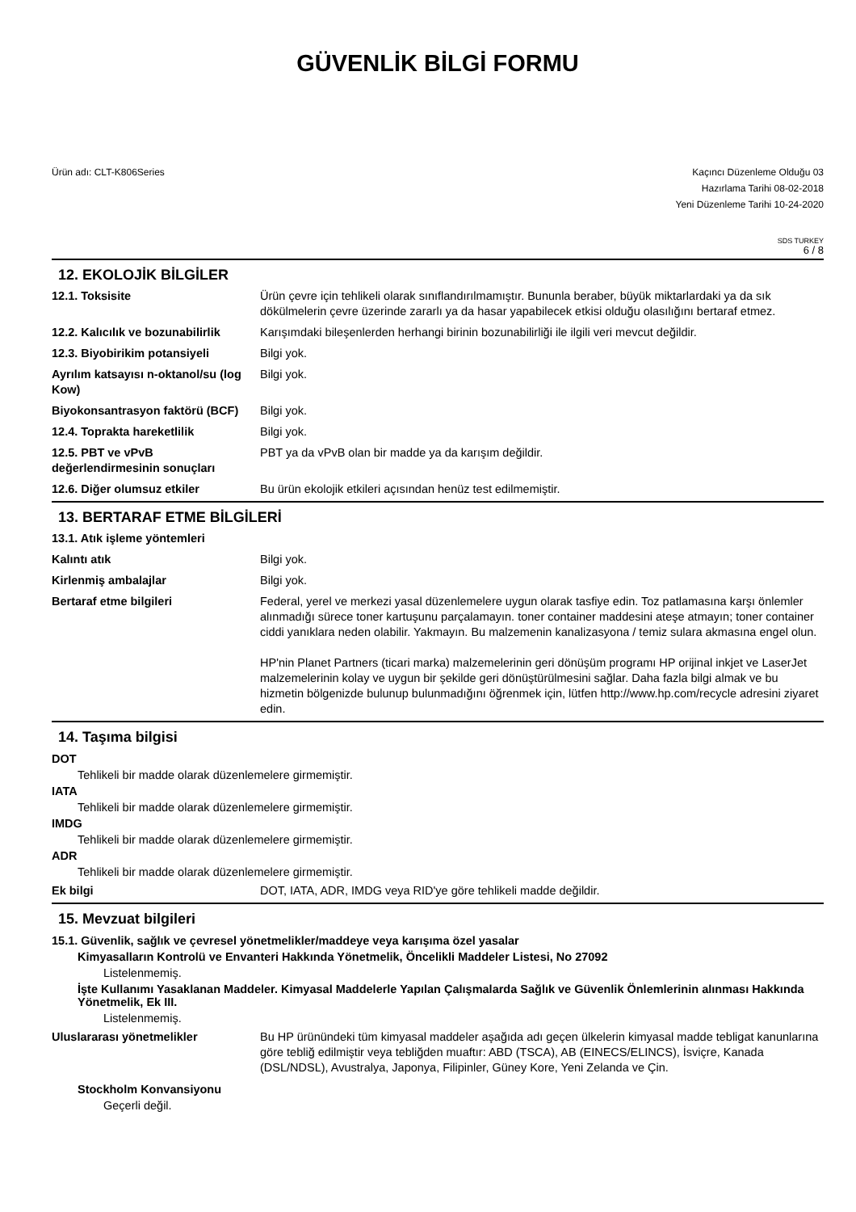GÜVENLİK BİLGİ FORMU
Ürün adı: CLT-K806Series Kaçıncı Düzenleme Olduğu 03
Hazırlama Tarihi 08-02-2018
Yeni Düzenleme Tarihi 10-24-2020
SDS TURKEY
6 / 8
12. EKOLOJİK BİLGİLER
| 12.1. Toksisite | Ürün çevre için tehlikeli olarak sınıflandırılmamıştır. Bununla beraber, büyük miktarlardaki ya da sık dökülmelerin çevre üzerinde zararlı ya da hasar yapabilecek etkisi olduğu olasılığını bertaraf etmez. |
| 12.2. Kalıcılık ve bozunabilirlik | Karışımdaki bileşenlerden herhangi birinin bozunabilirliği ile ilgili veri mevcut değildir. |
| 12.3. Biyobirikim potansiyeli | Bilgi yok. |
| Ayrılım katsayısı n-oktanol/su (log Kow) | Bilgi yok. |
| Biyokonsantrasyon faktörü (BCF) | Bilgi yok. |
| 12.4. Toprakta hareketlilik | Bilgi yok. |
| 12.5. PBT ve vPvB değerlendirmesinin sonuçları | PBT ya da vPvB olan bir madde ya da karışım değildir. |
| 12.6. Diğer olumsuz etkiler | Bu ürün ekolojik etkileri açısından henüz test edilmemiştir. |
13. BERTARAF ETME BİLGİLERİ
| 13.1. Atık işleme yöntemleri | |
| Kalıntı atık | Bilgi yok. |
| Kirlenmiş ambalajlar | Bilgi yok. |
| Bertaraf etme bilgileri | Federal, yerel ve merkezi yasal düzenlemelere uygun olarak tasfiye edin. Toz patlamasına karşı önlemler alınmadığı sürece toner kartuşunu parçalamayın. toner container maddesini ateşe atmayın; toner container ciddi yanıklara neden olabilir. Yakmayın. Bu malzemenin kanalizasyona / temiz sulara akmasına engel olun. HP'nin Planet Partners (ticari marka) malzemelerinin geri dönüşüm programı HP orijinal inkjet ve LaserJet malzemelerinin kolay ve uygun bir şekilde geri dönüştürülmesini sağlar. Daha fazla bilgi almak ve bu hizmetin bölgenizde bulunup bulunmadığını öğrenmek için, lütfen http://www.hp.com/recycle adresini ziyaret edin. |
14. Taşıma bilgisi
DOT
Tehlikeli bir madde olarak düzenlemelere girmemiştir.
IATA
Tehlikeli bir madde olarak düzenlemelere girmemiştir.
IMDG
Tehlikeli bir madde olarak düzenlemelere girmemiştir.
ADR
Tehlikeli bir madde olarak düzenlemelere girmemiştir.
| Ek bilgi | DOT, IATA, ADR, IMDG veya RID'ye göre tehlikeli madde değildir. |
15. Mevzuat bilgileri
15.1. Güvenlik, sağlık ve çevresel yönetmelikler/maddeye veya karışıma özel yasalar
Kimyasalların Kontrolü ve Envanteri Hakkında Yönetmelik, Öncelikli Maddeler Listesi, No 27092
Listelenmemiş.
İşte Kullanımı Yasaklanan Maddeler. Kimyasal Maddelerle Yapılan Çalışmalarda Sağlık ve Güvenlik Önlemlerinin alınması Hakkında Yönetmelik, Ek III.
Listelenmemiş.
| Uluslararası yönetmelikler | Bu HP ürünündeki tüm kimyasal maddeler aşağıda adı geçen ülkelerin kimyasal madde tebligat kanunlarına göre tebliğ edilmiştir veya tebliğden muaftır: ABD (TSCA), AB (EINECS/ELINCS), İsviçre, Kanada (DSL/NDSL), Avustralya, Japonya, Filipinler, Güney Kore, Yeni Zelanda ve Çin. |
Stockholm Konvansiyonu
Geçerli değil.